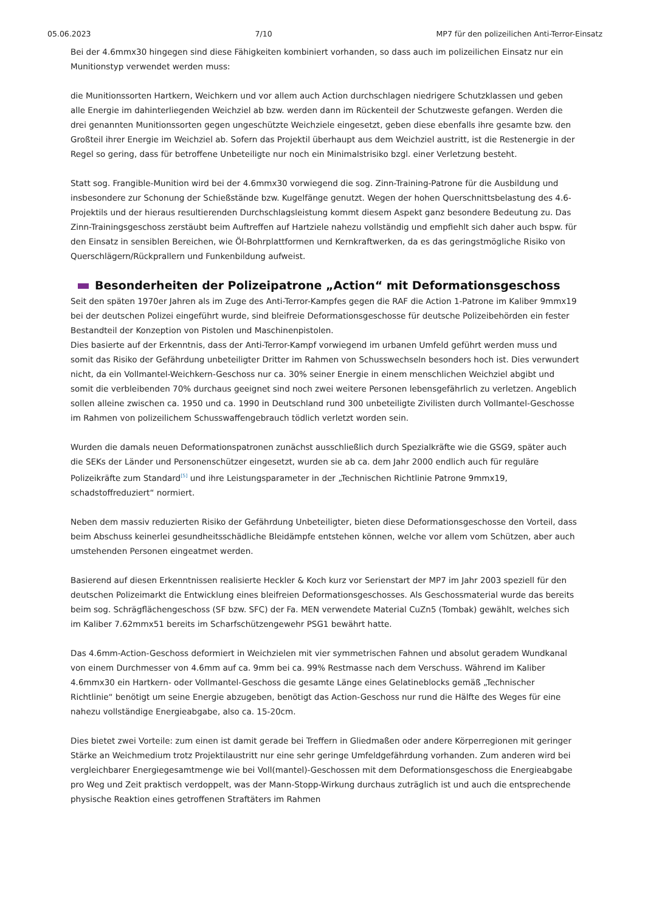05.06.2023 7/10 MP7 für den polizeilichen Anti-Terror-Einsatz
Bei der 4.6mmx30 hingegen sind diese Fähigkeiten kombiniert vorhanden, so dass auch im polizeilichen Einsatz nur ein Munitionstyp verwendet werden muss:
die Munitionssorten Hartkern, Weichkern und vor allem auch Action durchschlagen niedrigere Schutzklassen und geben alle Energie im dahinterliegenden Weichziel ab bzw. werden dann im Rückenteil der Schutzweste gefangen. Werden die drei genannten Munitionssorten gegen ungeschützte Weichziele eingesetzt, geben diese ebenfalls ihre gesamte bzw. den Großteil ihrer Energie im Weichziel ab. Sofern das Projektil überhaupt aus dem Weichziel austritt, ist die Restenergie in der Regel so gering, dass für betroffene Unbeteiligte nur noch ein Minimalstrisiko bzgl. einer Verletzung besteht.
Statt sog. Frangible-Munition wird bei der 4.6mmx30 vorwiegend die sog. Zinn-Training-Patrone für die Ausbildung und insbesondere zur Schonung der Schießstände bzw. Kugelfänge genutzt. Wegen der hohen Querschnittsbelastung des 4.6-Projektils und der hieraus resultierenden Durchschlagsleistung kommt diesem Aspekt ganz besondere Bedeutung zu. Das Zinn-Trainingsgeschoss zerstäubt beim Auftreffen auf Hartziele nahezu vollständig und empfiehlt sich daher auch bspw. für den Einsatz in sensiblen Bereichen, wie Öl-Bohrplattformen und Kernkraftwerken, da es das geringstmögliche Risiko von Querschlägern/Rückprallern und Funkenbildung aufweist.
Besonderheiten der Polizeipatrone „Action“ mit Deformationsgeschoss
Seit den späten 1970er Jahren als im Zuge des Anti-Terror-Kampfes gegen die RAF die Action 1-Patrone im Kaliber 9mmx19 bei der deutschen Polizei eingeführt wurde, sind bleifreie Deformationsgeschosse für deutsche Polizeibehörden ein fester Bestandteil der Konzeption von Pistolen und Maschinenpistolen.
Dies basierte auf der Erkenntnis, dass der Anti-Terror-Kampf vorwiegend im urbanen Umfeld geführt werden muss und somit das Risiko der Gefährdung unbeteiligter Dritter im Rahmen von Schusswechseln besonders hoch ist. Dies verwundert nicht, da ein Vollmantel-Weichkern-Geschoss nur ca. 30% seiner Energie in einem menschlichen Weichziel abgibt und somit die verbleibenden 70% durchaus geeignet sind noch zwei weitere Personen lebensgefährlich zu verletzen. Angeblich sollen alleine zwischen ca. 1950 und ca. 1990 in Deutschland rund 300 unbeteiligte Zivilisten durch Vollmantel-Geschosse im Rahmen von polizeilichem Schusswaffengebrauch tödlich verletzt worden sein.
Wurden die damals neuen Deformationspatronen zunächst ausschließlich durch Spezialkräfte wie die GSG9, später auch die SEKs der Länder und Personenschützer eingesetzt, wurden sie ab ca. dem Jahr 2000 endlich auch für reguläre Polizeikräfte zum Standard<sup>[5]</sup> und ihre Leistungsparameter in der „Technischen Richtlinie Patrone 9mmx19, schadstoffreduziert“ normiert.
Neben dem massiv reduzierten Risiko der Gefährdung Unbeteiligter, bieten diese Deformationsgeschosse den Vorteil, dass beim Abschuss keinerlei gesundheitsschädliche Bleidämpfe entstehen können, welche vor allem vom Schützen, aber auch umstehenden Personen eingeatmet werden.
Basierend auf diesen Erkenntnissen realisierte Heckler & Koch kurz vor Serienstart der MP7 im Jahr 2003 speziell für den deutschen Polizeimarkt die Entwicklung eines bleifreien Deformationsgeschosses. Als Geschossmaterial wurde das bereits beim sog. Schrägflächengeschoss (SF bzw. SFC) der Fa. MEN verwendete Material CuZn5 (Tombak) gewählt, welches sich im Kaliber 7.62mmx51 bereits im Scharfschützengewehr PSG1 bewährt hatte.
Das 4.6mm-Action-Geschoss deformiert in Weichzielen mit vier symmetrischen Fahnen und absolut geradem Wundkanal von einem Durchmesser von 4.6mm auf ca. 9mm bei ca. 99% Restmasse nach dem Verschuss. Während im Kaliber 4.6mmx30 ein Hartkern- oder Vollmantel-Geschoss die gesamte Länge eines Gelatineblocks gemäß „Technischer Richtlinie“ benötigt um seine Energie abzugeben, benötigt das Action-Geschoss nur rund die Hälfte des Weges für eine nahezu vollständige Energieabgabe, also ca. 15-20cm.
Dies bietet zwei Vorteile: zum einen ist damit gerade bei Treffern in Gliedmaßen oder andere Körperregionen mit geringer Stärke an Weichmedium trotz Projektilaustritt nur eine sehr geringe Umfeldgefährdung vorhanden. Zum anderen wird bei vergleichbarer Energiegesamtmenge wie bei Voll(mantel)-Geschossen mit dem Deformationsgeschoss die Energieabgabe pro Weg und Zeit praktisch verdoppelt, was der Mann-Stopp-Wirkung durchaus zuträglich ist und auch die entsprechende physische Reaktion eines getroffenen Straftäters im Rahmen